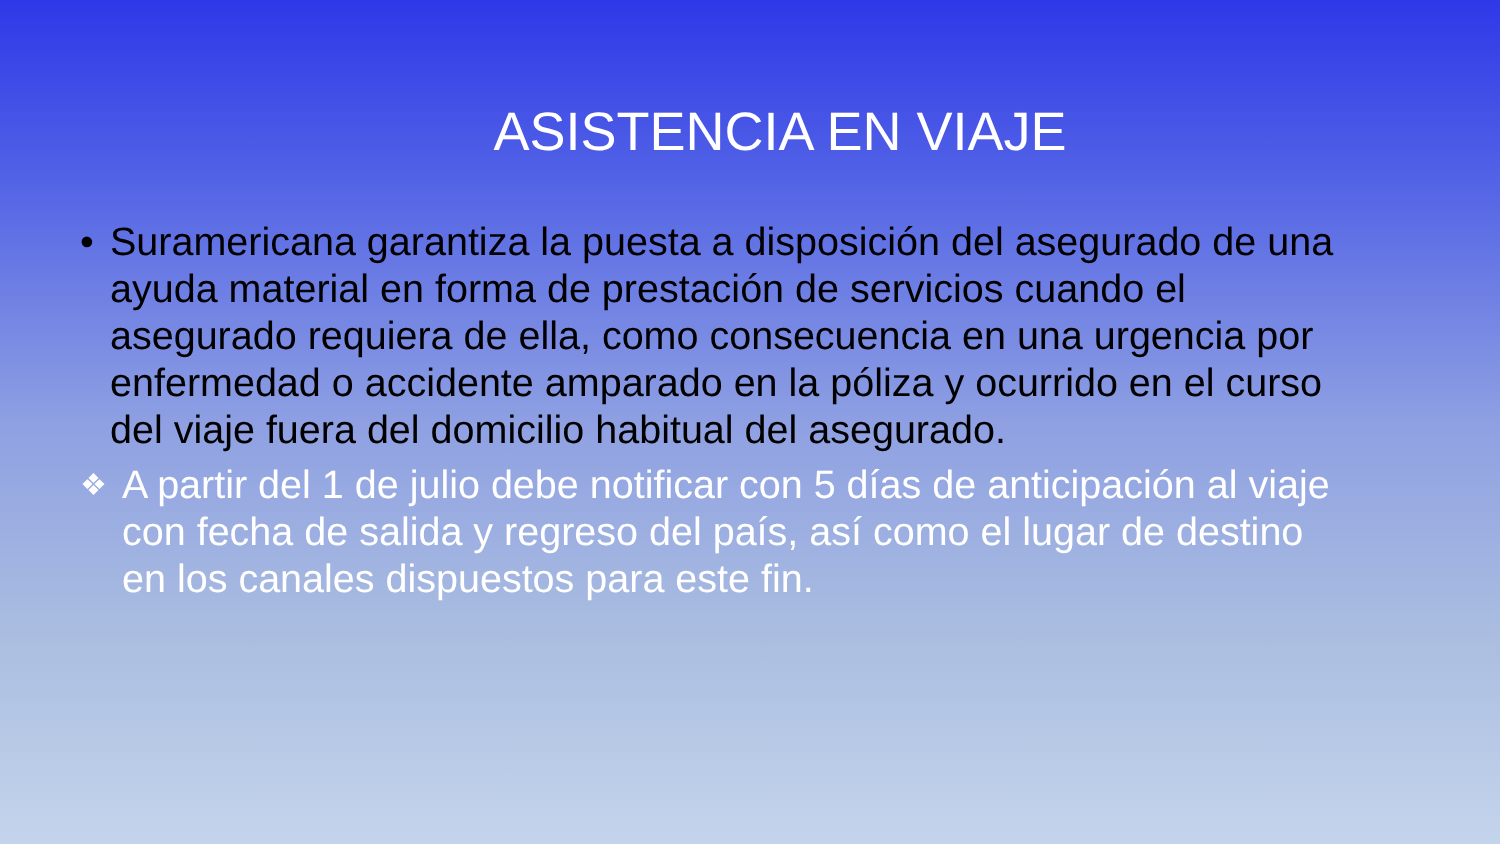ASISTENCIA EN VIAJE
• Suramericana garantiza la puesta a disposición del asegurado de una ayuda material en forma de prestación de servicios cuando el asegurado requiera de ella, como consecuencia en una urgencia por enfermedad o accidente amparado en la póliza y ocurrido en el curso del viaje fuera del domicilio habitual del asegurado.
❖ A partir del 1 de julio debe notificar con 5 días de anticipación al viaje con fecha de salida y regreso del país, así como el lugar de destino en los canales dispuestos para este fin.